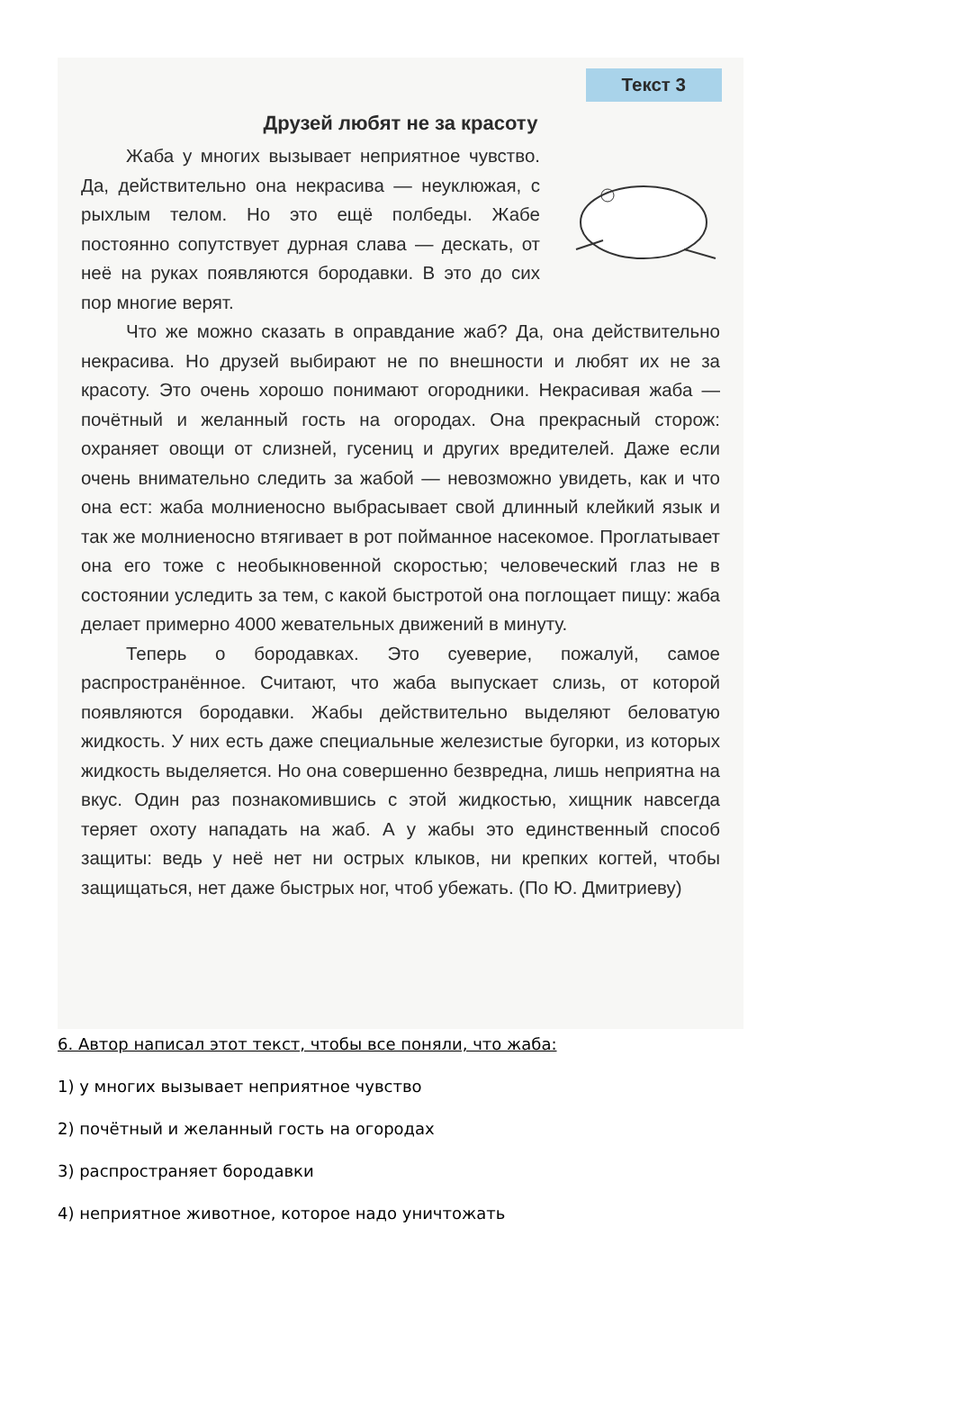Текст 3
Друзей любят не за красоту
Жаба у многих вызывает неприятное чувство. Да, действительно она некрасива — неуклюжая, с рыхлым телом. Но это ещё полбеды. Жабе постоянно сопутствует дурная слава — дескать, от неё на руках появляются бородавки. В это до сих пор многие верят.
Что же можно сказать в оправдание жаб? Да, она действительно некрасива. Но друзей выбирают не по внешности и любят их не за красоту. Это очень хорошо понимают огородники. Некрасивая жаба — почётный и желанный гость на огородах. Она прекрасный сторож: охраняет овощи от слизней, гусениц и других вредителей. Даже если очень внимательно следить за жабой — невозможно увидеть, как и что она ест: жаба молниеносно выбрасывает свой длинный клейкий язык и так же молниеносно втягивает в рот пойманное насекомое. Проглатывает она его тоже с необыкновенной скоростью; человеческий глаз не в состоянии уследить за тем, с какой быстротой она поглощает пищу: жаба делает примерно 4000 жевательных движений в минуту.
Теперь о бородавках. Это суеверие, пожалуй, самое распространённое. Считают, что жаба выпускает слизь, от которой появляются бородавки. Жабы действительно выделяют беловатую жидкость. У них есть даже специальные железистые бугорки, из которых жидкость выделяется. Но она совершенно безвредна, лишь неприятна на вкус. Один раз познакомившись с этой жидкостью, хищник навсегда теряет охоту нападать на жаб. А у жабы это единственный способ защиты: ведь у неё нет ни острых клыков, ни крепких когтей, чтобы защищаться, нет даже быстрых ног, чтоб убежать. (По Ю. Дмитриеву)
6. Автор написал этот текст, чтобы все поняли, что жаба:
1) у многих вызывает неприятное чувство
2) почётный и желанный гость на огородах
3) распространяет бородавки
4) неприятное животное, которое надо уничтожать